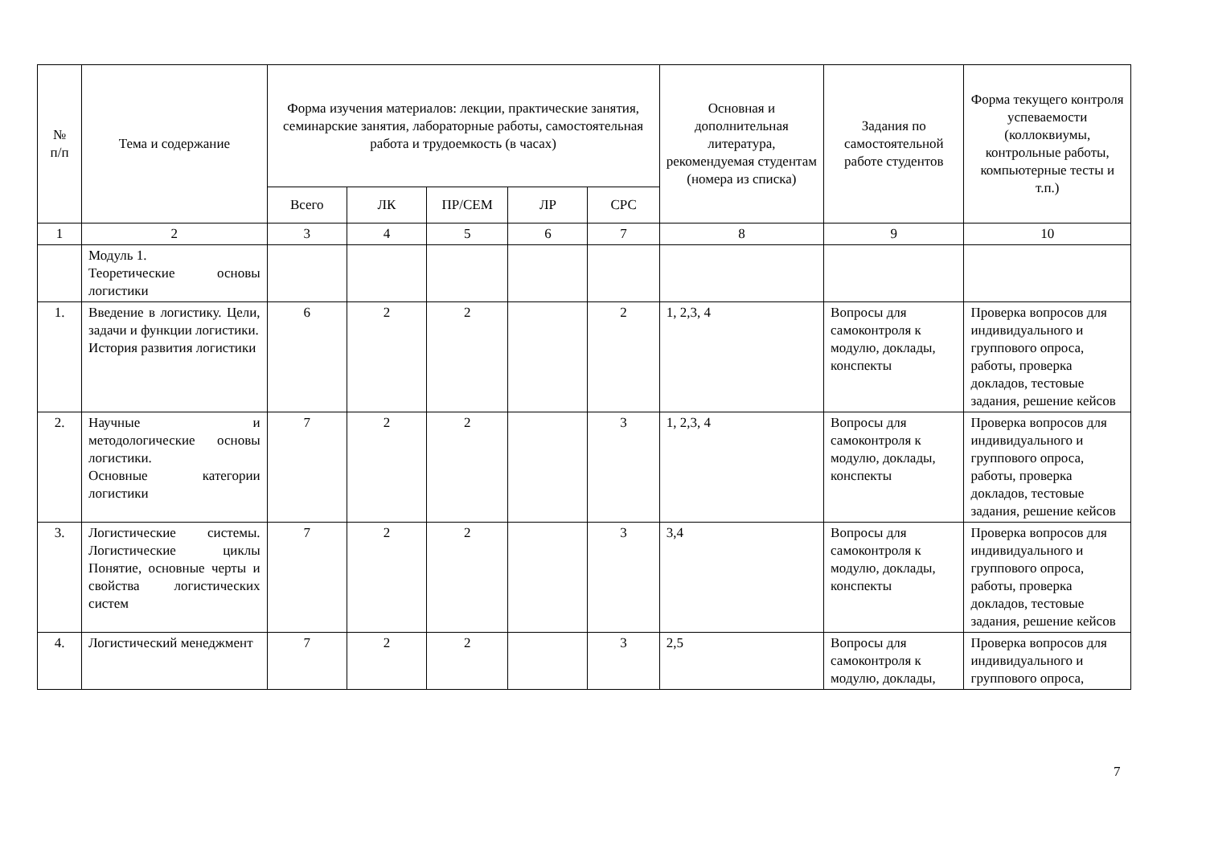| № п/п | Тема и содержание | Форма изучения материалов: лекции, практические занятия, семинарские занятия, лабораторные работы, самостоятельная работа и трудоемкость (в часах) | | | | | Основная и дополнительная литература, рекомендуемая студентам (номера из списка) | Задания по самостоятельной работе студентов | Форма текущего контроля успеваемости (коллоквиумы, контрольные работы, компьютерные тесты и т.п.) |
| --- | --- | --- | --- | --- | --- | --- | --- | --- | --- |
| | | Всего | ЛК | ПР/СЕМ | ЛР | СРС | | | |
| 1 | 2 | 3 | 4 | 5 | 6 | 7 | 8 | 9 | 10 |
| | Модуль 1. Теоретические основы логистики | | | | | | | | |
| 1. | Введение в логистику. Цели, задачи и функции логистики. История развития логистики | 6 | 2 | 2 | | 2 | 1, 2,3, 4 | Вопросы для самоконтроля к модулю, доклады, конспекты | Проверка вопросов для индивидуального и группового опроса, работы, проверка докладов, тестовые задания, решение кейсов |
| 2. | Научные и методологические основы логистики. Основные категории логистики | 7 | 2 | 2 | | 3 | 1, 2,3, 4 | Вопросы для самоконтроля к модулю, доклады, конспекты | Проверка вопросов для индивидуального и группового опроса, работы, проверка докладов, тестовые задания, решение кейсов |
| 3. | Логистические системы. Логистические циклы Понятие, основные черты и свойства логистических систем | 7 | 2 | 2 | | 3 | 3,4 | Вопросы для самоконтроля к модулю, доклады, конспекты | Проверка вопросов для индивидуального и группового опроса, работы, проверка докладов, тестовые задания, решение кейсов |
| 4. | Логистический менеджмент | 7 | 2 | 2 | | 3 | 2,5 | Вопросы для самоконтроля к модулю, доклады, | Проверка вопросов для индивидуального и группового опроса, |
7